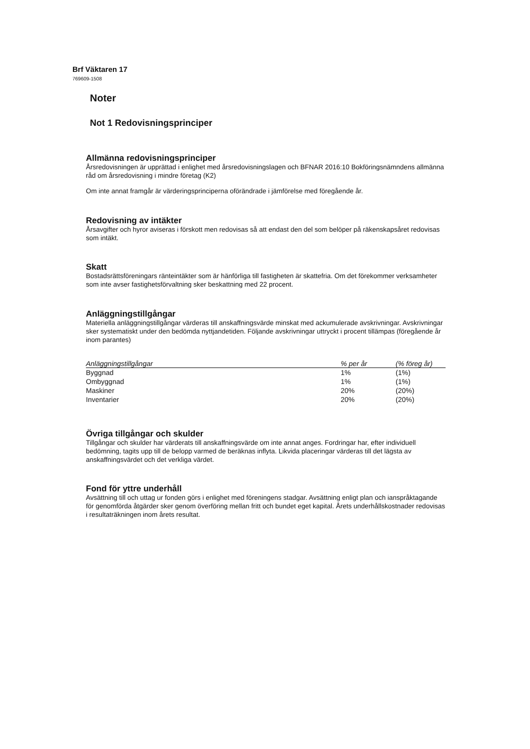Brf Väktaren 17
769609-1508
Noter
Not 1 Redovisningsprinciper
Allmänna redovisningsprinciper
Årsredovisningen är upprättad i enlighet med årsredovisningslagen och BFNAR 2016:10 Bokföringsnämndens allmänna råd om årsredovisning i mindre företag (K2)
Om inte annat framgår är värderingsprinciperna oförändrade i jämförelse med föregående år.
Redovisning av intäkter
Årsavgifter och hyror aviseras i förskott men redovisas så att endast den del som belöper på räkenskapsåret redovisas som intäkt.
Skatt
Bostadsrättsföreningars ränteintäkter som är hänförliga till fastigheten är skattefria. Om det förekommer verksamheter som inte avser fastighetsförvaltning sker beskattning med 22 procent.
Anläggningstillgångar
Materiella anläggningstillgångar värderas till anskaffningsvärde minskat med ackumulerade avskrivningar. Avskrivningar sker systematiskt under den bedömda nyttjandetiden. Följande avskrivningar uttryckt i procent tillämpas (föregående år inom parantes)
| Anläggningstillgångar | % per år | (% föreg år) |
| --- | --- | --- |
| Byggnad | 1% | (1%) |
| Ombyggnad | 1% | (1%) |
| Maskiner | 20% | (20%) |
| Inventarier | 20% | (20%) |
Övriga tillgångar och skulder
Tillgångar och skulder har värderats till anskaffningsvärde om inte annat anges. Fordringar har, efter individuell bedömning, tagits upp till de belopp varmed de beräknas inflyta. Likvida placeringar värderas till det lägsta av anskaffningsvärdet och det verkliga värdet.
Fond för yttre underhåll
Avsättning till och uttag ur fonden görs i enlighet med föreningens stadgar. Avsättning enligt plan och ianspråktagande för genomförda åtgärder sker genom överföring mellan fritt och bundet eget kapital. Årets underhållskostnader redovisas i resultaträkningen inom årets resultat.